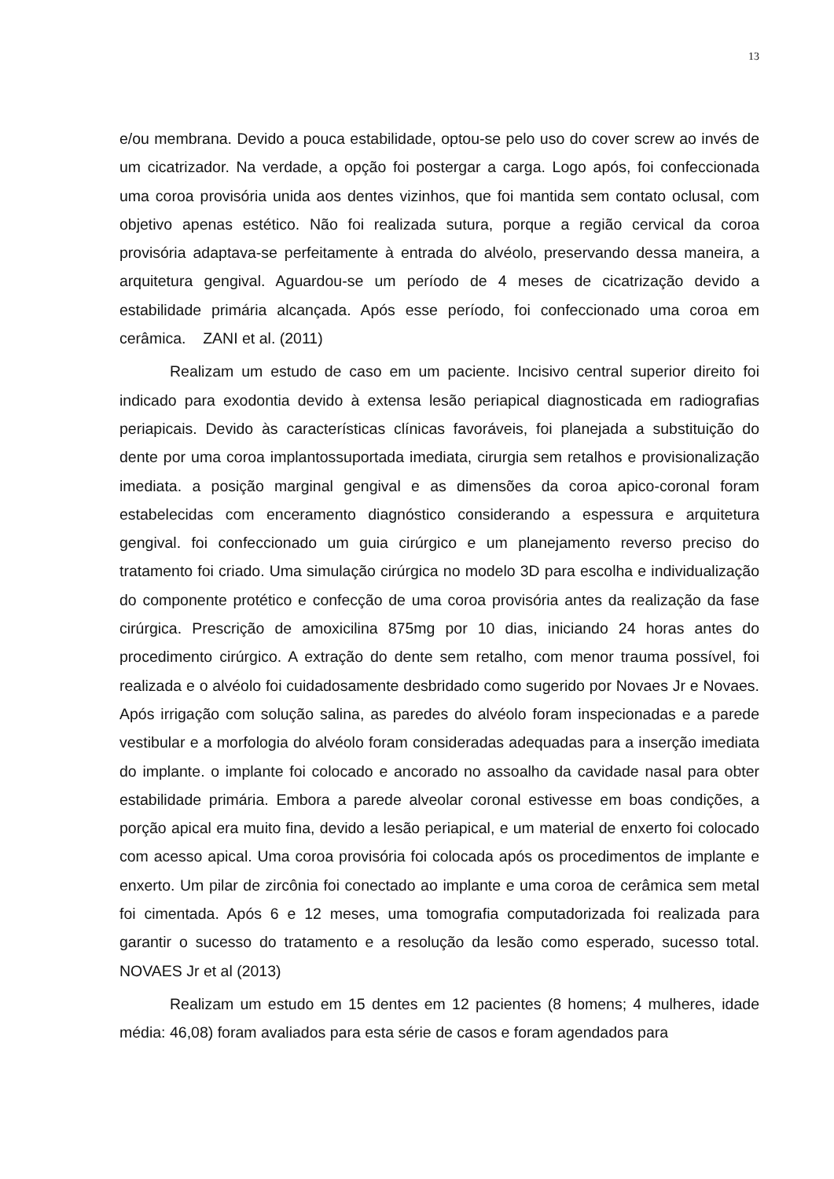13
e/ou membrana. Devido a pouca estabilidade, optou-se pelo uso do cover screw ao invés de um cicatrizador. Na verdade, a opção foi postergar a carga. Logo após, foi confeccionada uma coroa provisória unida aos dentes vizinhos, que foi mantida sem contato oclusal, com objetivo apenas estético. Não foi realizada sutura, porque a região cervical da coroa provisória adaptava-se perfeitamente à entrada do alvéolo, preservando dessa maneira, a arquitetura gengival. Aguardou-se um período de 4 meses de cicatrização devido a estabilidade primária alcançada. Após esse período, foi confeccionado uma coroa em cerâmica. ZANI et al. (2011)
Realizam um estudo de caso em um paciente. Incisivo central superior direito foi indicado para exodontia devido à extensa lesão periapical diagnosticada em radiografias periapicais. Devido às características clínicas favoráveis, foi planejada a substituição do dente por uma coroa implantossuportada imediata, cirurgia sem retalhos e provisionalização imediata. a posição marginal gengival e as dimensões da coroa apico-coronal foram estabelecidas com enceramento diagnóstico considerando a espessura e arquitetura gengival. foi confeccionado um guia cirúrgico e um planejamento reverso preciso do tratamento foi criado. Uma simulação cirúrgica no modelo 3D para escolha e individualização do componente protético e confecção de uma coroa provisória antes da realização da fase cirúrgica. Prescrição de amoxicilina 875mg por 10 dias, iniciando 24 horas antes do procedimento cirúrgico. A extração do dente sem retalho, com menor trauma possível, foi realizada e o alvéolo foi cuidadosamente desbridado como sugerido por Novaes Jr e Novaes. Após irrigação com solução salina, as paredes do alvéolo foram inspecionadas e a parede vestibular e a morfologia do alvéolo foram consideradas adequadas para a inserção imediata do implante. o implante foi colocado e ancorado no assoalho da cavidade nasal para obter estabilidade primária. Embora a parede alveolar coronal estivesse em boas condições, a porção apical era muito fina, devido a lesão periapical, e um material de enxerto foi colocado com acesso apical. Uma coroa provisória foi colocada após os procedimentos de implante e enxerto. Um pilar de zircônia foi conectado ao implante e uma coroa de cerâmica sem metal foi cimentada. Após 6 e 12 meses, uma tomografia computadorizada foi realizada para garantir o sucesso do tratamento e a resolução da lesão como esperado, sucesso total. NOVAES Jr et al (2013)
Realizam um estudo em 15 dentes em 12 pacientes (8 homens; 4 mulheres, idade média: 46,08) foram avaliados para esta série de casos e foram agendados para